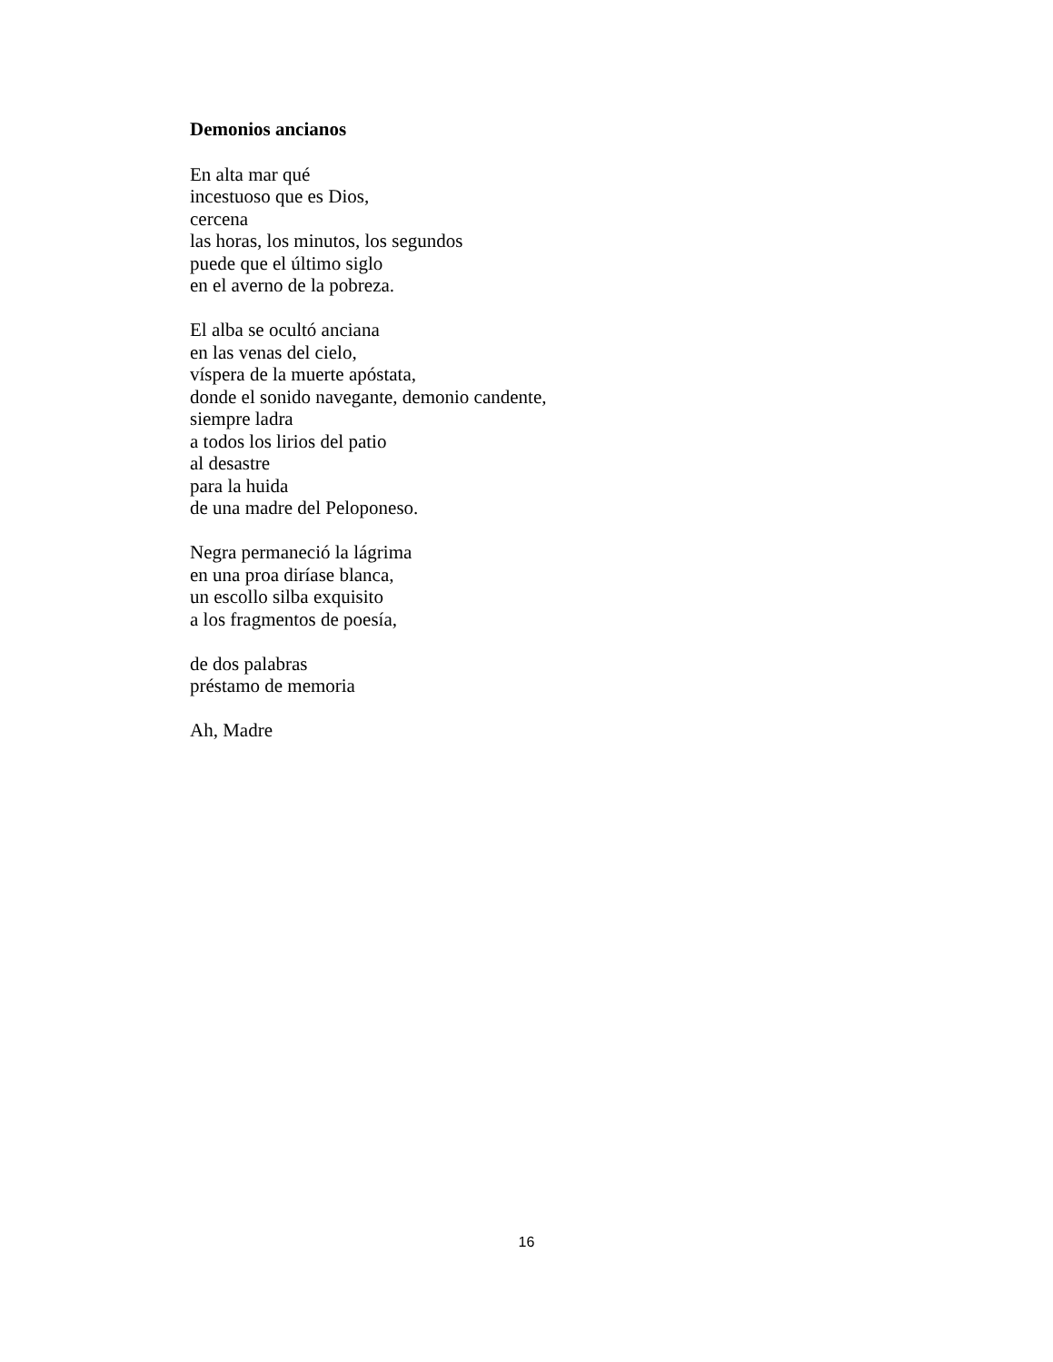Demonios ancianos
En alta mar qué
incestuoso que es Dios,
cercena
las horas, los minutos, los segundos
puede que el último siglo
en el averno de la pobreza.
El alba se ocultó anciana
en las venas del cielo,
víspera de la muerte apóstata,
donde el sonido navegante, demonio candente,
siempre ladra
a todos los lirios del patio
al desastre
para la huida
de una madre del Peloponeso.
Negra permaneció la lágrima
en una proa diríase blanca,
un escollo silba exquisito
a los fragmentos de poesía,
de dos palabras
préstamo de memoria
Ah, Madre
16